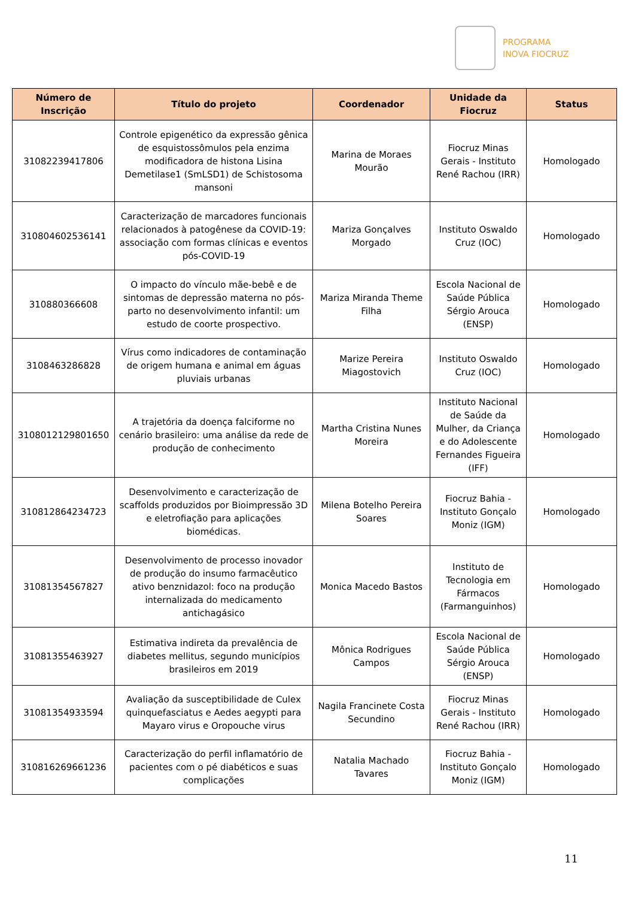PROGRAMA
INOVA FIOCRUZ
| Número de Inscrição | Título do projeto | Coordenador | Unidade da Fiocruz | Status |
| --- | --- | --- | --- | --- |
| 31082239417806 | Controle epigenético da expressão gênica de esquistossômulos pela enzima modificadora de histona Lisina Demetilase1 (SmLSD1) de Schistosoma mansoni | Marina de Moraes Mourão | Fiocruz Minas Gerais - Instituto René Rachou (IRR) | Homologado |
| 310804602536141 | Caracterização de marcadores funcionais relacionados à patogênese da COVID-19: associação com formas clínicas e eventos pós-COVID-19 | Mariza Gonçalves Morgado | Instituto Oswaldo Cruz (IOC) | Homologado |
| 310880366608 | O impacto do vínculo mãe-bebê e de sintomas de depressão materna no pós-parto no desenvolvimento infantil: um estudo de coorte prospectivo. | Mariza Miranda Theme Filha | Escola Nacional de Saúde Pública Sérgio Arouca (ENSP) | Homologado |
| 3108463286828 | Vírus como indicadores de contaminação de origem humana e animal em águas pluviais urbanas | Marize Pereira Miagostovich | Instituto Oswaldo Cruz (IOC) | Homologado |
| 3108012129801650 | A trajetória da doença falciforme no cenário brasileiro: uma análise da rede de produção de conhecimento | Martha Cristina Nunes Moreira | Instituto Nacional de Saúde da Mulher, da Criança e do Adolescente Fernandes Figueira (IFF) | Homologado |
| 310812864234723 | Desenvolvimento e caracterização de scaffolds produzidos por Bioimpressão 3D e eletrofiação para aplicações biomédicas. | Milena Botelho Pereira Soares | Fiocruz Bahia - Instituto Gonçalo Moniz (IGM) | Homologado |
| 31081354567827 | Desenvolvimento de processo inovador de produção do insumo farmacêutico ativo benznidazol: foco na produção internalizada do medicamento antichagásico | Monica Macedo Bastos | Instituto de Tecnologia em Fármacos (Farmanguinhos) | Homologado |
| 31081355463927 | Estimativa indireta da prevalência de diabetes mellitus, segundo municípios brasileiros em 2019 | Mônica Rodrigues Campos | Escola Nacional de Saúde Pública Sérgio Arouca (ENSP) | Homologado |
| 31081354933594 | Avaliação da susceptibilidade de Culex quinquefasciatus e Aedes aegypti para Mayaro virus e Oropouche virus | Nagila Francinete Costa Secundino | Fiocruz Minas Gerais - Instituto René Rachou (IRR) | Homologado |
| 310816269661236 | Caracterização do perfil inflamatório de pacientes com o pé diabéticos e suas complicações | Natalia Machado Tavares | Fiocruz Bahia - Instituto Gonçalo Moniz (IGM) | Homologado |
11